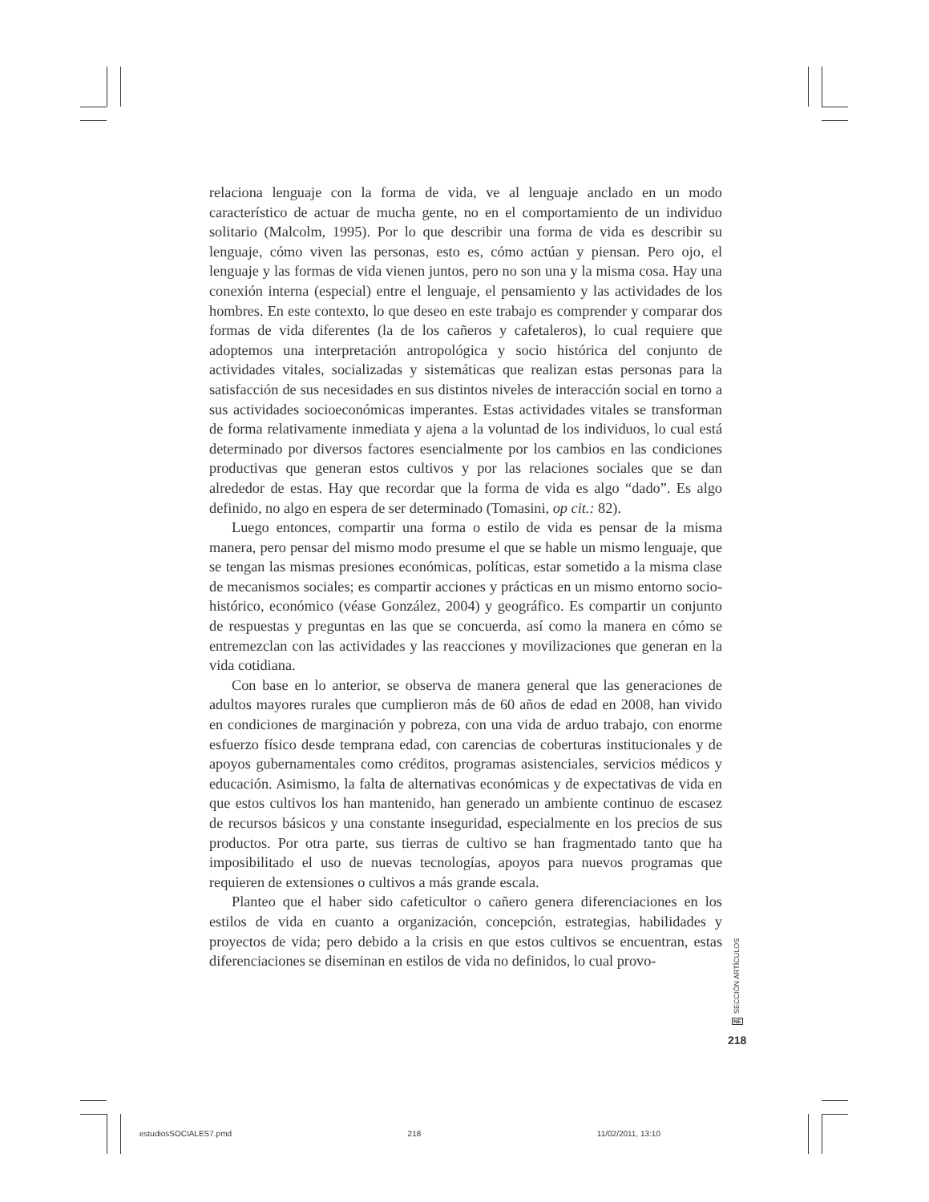relaciona lenguaje con la forma de vida, ve al lenguaje anclado en un modo característico de actuar de mucha gente, no en el comportamiento de un individuo solitario (Malcolm, 1995). Por lo que describir una forma de vida es describir su lenguaje, cómo viven las personas, esto es, cómo actúan y piensan. Pero ojo, el lenguaje y las formas de vida vienen juntos, pero no son una y la misma cosa. Hay una conexión interna (especial) entre el lenguaje, el pensamiento y las actividades de los hombres. En este contexto, lo que deseo en este trabajo es comprender y comparar dos formas de vida diferentes (la de los cañeros y cafetaleros), lo cual requiere que adoptemos una interpretación antropológica y socio histórica del conjunto de actividades vitales, socializadas y sistemáticas que realizan estas personas para la satisfacción de sus necesidades en sus distintos niveles de interacción social en torno a sus actividades socioeconómicas imperantes. Estas actividades vitales se transforman de forma relativamente inmediata y ajena a la voluntad de los individuos, lo cual está determinado por diversos factores esencialmente por los cambios en las condiciones productivas que generan estos cultivos y por las relaciones sociales que se dan alrededor de estas. Hay que recordar que la forma de vida es algo “dado”. Es algo definido, no algo en espera de ser determinado (Tomasini, op cit.: 82).
Luego entonces, compartir una forma o estilo de vida es pensar de la misma manera, pero pensar del mismo modo presume el que se hable un mismo lenguaje, que se tengan las mismas presiones económicas, políticas, estar sometido a la misma clase de mecanismos sociales; es compartir acciones y prácticas en un mismo entorno socio-histórico, económico (véase González, 2004) y geográfico. Es compartir un conjunto de respuestas y preguntas en las que se concuerda, así como la manera en cómo se entremezclan con las actividades y las reacciones y movilizaciones que generan en la vida cotidiana.
Con base en lo anterior, se observa de manera general que las generaciones de adultos mayores rurales que cumplieron más de 60 años de edad en 2008, han vivido en condiciones de marginación y pobreza, con una vida de arduo trabajo, con enorme esfuerzo físico desde temprana edad, con carencias de coberturas institucionales y de apoyos gubernamentales como créditos, programas asistenciales, servicios médicos y educación. Asimismo, la falta de alternativas económicas y de expectativas de vida en que estos cultivos los han mantenido, han generado un ambiente continuo de escasez de recursos básicos y una constante inseguridad, especialmente en los precios de sus productos. Por otra parte, sus tierras de cultivo se han fragmentado tanto que ha imposibilitado el uso de nuevas tecnologías, apoyos para nuevos programas que requieren de extensiones o cultivos a más grande escala.
Planteo que el haber sido cafeticultor o cañero genera diferenciaciones en los estilos de vida en cuanto a organización, concepción, estrategias, habilidades y proyectos de vida; pero debido a la crisis en que estos cultivos se encuentran, estas diferenciaciones se diseminan en estilos de vida no definidos, lo cual provo-
SECCIÓN ARTÍCULOS
NE
218
estudiosSOCIALES7.pmd 218 11/02/2011, 13:10